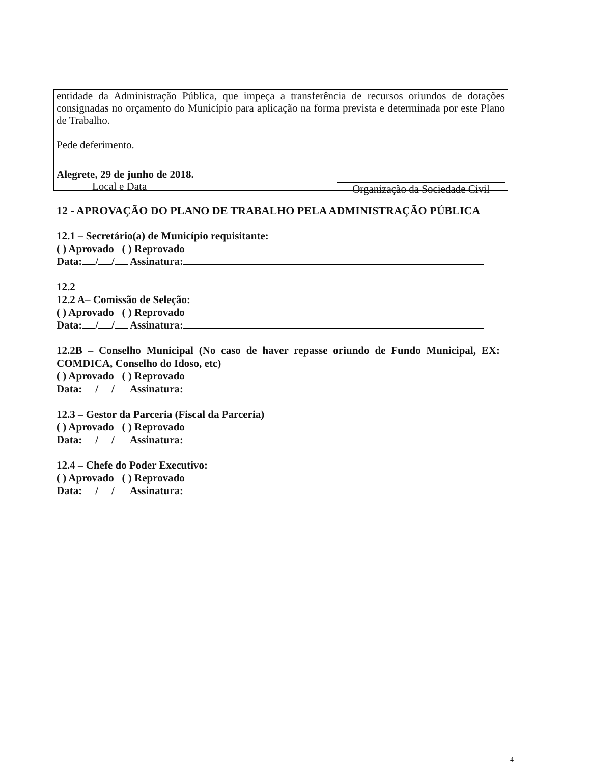entidade da Administração Pública, que impeça a transferência de recursos oriundos de dotações consignadas no orçamento do Município para aplicação na forma prevista e determinada por este Plano de Trabalho.
Pede deferimento.
Alegrete, 29 de junho de 2018.
Local e Data
Organização da Sociedade Civil
12 - APROVAÇÃO DO PLANO DE TRABALHO PELA ADMINISTRAÇÃO PÚBLICA
12.1 – Secretário(a) de Município requisitante:
( ) Aprovado ( ) Reprovado
Data: / / Assinatura:
12.2
12.2 A– Comissão de Seleção:
( ) Aprovado ( ) Reprovado
Data: / / Assinatura:
12.2B – Conselho Municipal (No caso de haver repasse oriundo de Fundo Municipal, EX: COMDICA, Conselho do Idoso, etc)
( ) Aprovado ( ) Reprovado
Data: / / Assinatura:
12.3 – Gestor da Parceria (Fiscal da Parceria)
( ) Aprovado ( ) Reprovado
Data: / / Assinatura:
12.4 – Chefe do Poder Executivo:
( ) Aprovado ( ) Reprovado
Data: / / Assinatura:
4